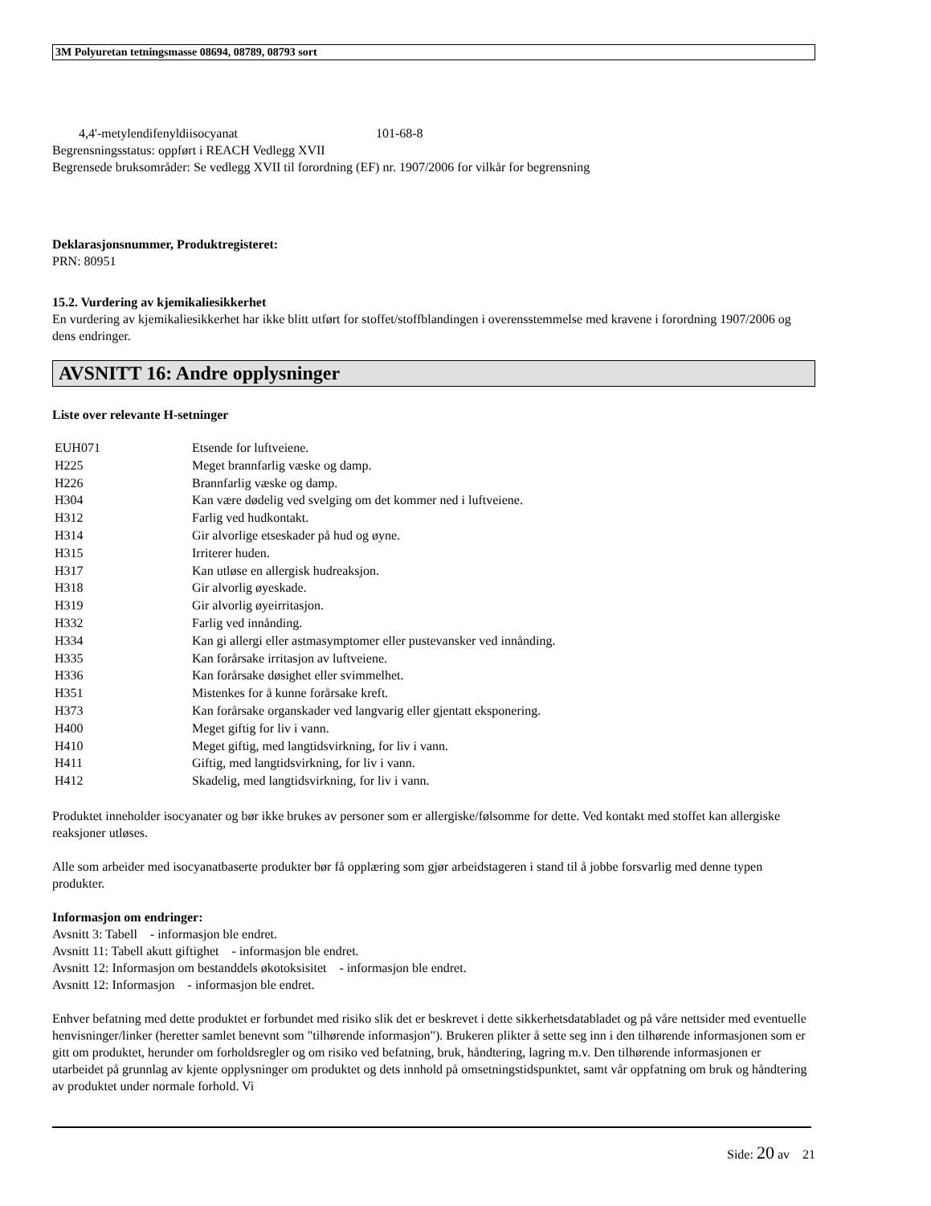3M Polyuretan tetningsmasse 08694, 08789, 08793 sort
4,4'-metylendifenyldiisocyanat 101-68-8
Begrensningsstatus: oppført i REACH Vedlegg XVII
Begrensede bruksområder: Se vedlegg XVII til forordning (EF) nr. 1907/2006 for vilkår for begrensning
Deklarasjonsnummer, Produktregisteret:
PRN: 80951
15.2. Vurdering av kjemikaliesikkerhet
En vurdering av kjemikaliesikkerhet har ikke blitt utført for stoffet/stoffblandingen i overensstemmelse med kravene i forordning 1907/2006 og dens endringer.
AVSNITT 16: Andre opplysninger
Liste over relevante H-setninger
| EUH071 | Etsende for luftveiene. |
| H225 | Meget brannfarlig væske og damp. |
| H226 | Brannfarlig væske og damp. |
| H304 | Kan være dødelig ved svelging om det kommer ned i luftveiene. |
| H312 | Farlig ved hudkontakt. |
| H314 | Gir alvorlige etseskader på hud og øyne. |
| H315 | Irriterer huden. |
| H317 | Kan utløse en allergisk hudreaksjon. |
| H318 | Gir alvorlig øyeskade. |
| H319 | Gir alvorlig øyeirritasjon. |
| H332 | Farlig ved innånding. |
| H334 | Kan gi allergi eller astmasymptomer eller pustevansker ved innånding. |
| H335 | Kan forårsake irritasjon av luftveiene. |
| H336 | Kan forårsake døsighet eller svimmelhet. |
| H351 | Mistenkes for å kunne forårsake kreft. |
| H373 | Kan forårsake organskader ved langvarig eller gjentatt eksponering. |
| H400 | Meget giftig for liv i vann. |
| H410 | Meget giftig, med langtidsvirkning, for liv i vann. |
| H411 | Giftig, med langtidsvirkning, for liv i vann. |
| H412 | Skadelig, med langtidsvirkning, for liv i vann. |
Produktet inneholder isocyanater og bør ikke brukes av personer som er allergiske/følsomme for dette. Ved kontakt med stoffet kan allergiske reaksjoner utløses.
Alle som arbeider med isocyanatbaserte produkter bør få opplæring som gjør arbeidstageren i stand til å jobbe forsvarlig med denne typen produkter.
Informasjon om endringer:
Avsnitt 3: Tabell - informasjon ble endret.
Avsnitt 11: Tabell akutt giftighet - informasjon ble endret.
Avsnitt 12: Informasjon om bestanddels økotoksisitet - informasjon ble endret.
Avsnitt 12: Informasjon - informasjon ble endret.
Enhver befatning med dette produktet er forbundet med risiko slik det er beskrevet i dette sikkerhetsdatabladet og på våre nettsider med eventuelle henvisninger/linker (heretter samlet benevnt som "tilhørende informasjon"). Brukeren plikter å sette seg inn i den tilhørende informasjonen som er gitt om produktet, herunder om forholdsregler og om risiko ved befatning, bruk, håndtering, lagring m.v. Den tilhørende informasjonen er utarbeidet på grunnlag av kjente opplysninger om produktet og dets innhold på omsetningstidspunktet, samt vår oppfatning om bruk og håndtering av produktet under normale forhold. Vi
Side: 20 av 21